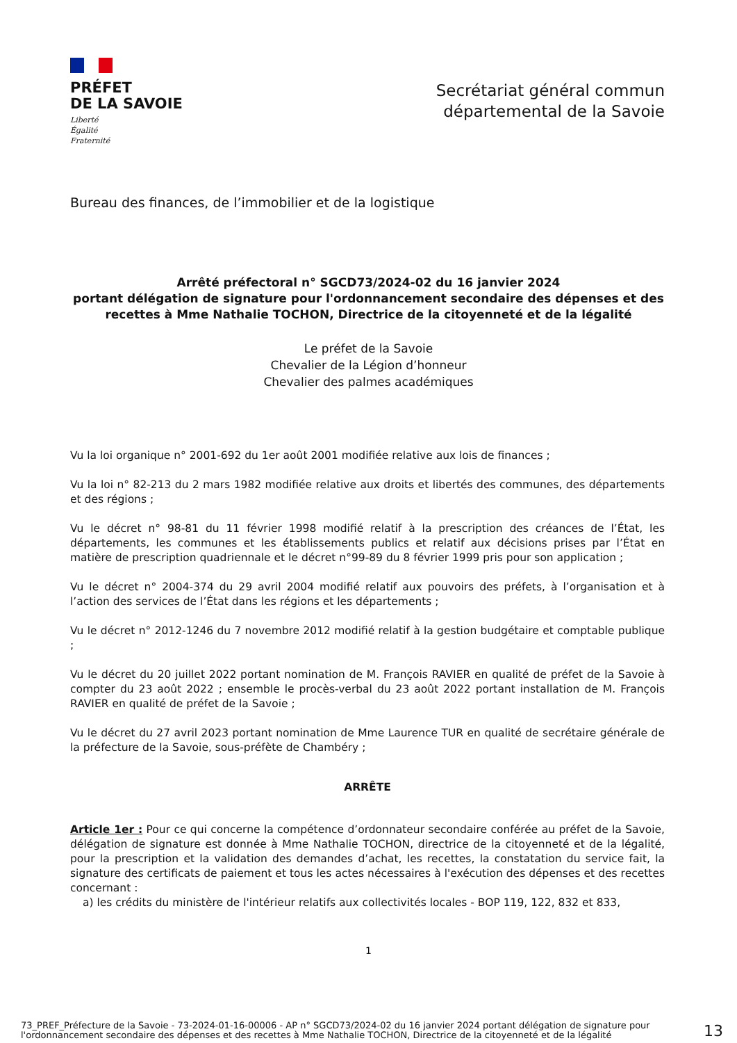PRÉFET
DE LA SAVOIE
Liberté
Égalité
Fraternité
Secrétariat général commun
départemental de la Savoie
Bureau des finances, de l’immobilier et de la logistique
Arrêté préfectoral n° SGCD73/2024-02 du 16 janvier 2024
portant délégation de signature pour l'ordonnancement secondaire des dépenses et des recettes à Mme Nathalie TOCHON, Directrice de la citoyenneté et de la légalité
Le préfet de la Savoie
Chevalier de la Légion d’honneur
Chevalier des palmes académiques
Vu la loi organique n° 2001-692 du 1er août 2001 modifiée relative aux lois de finances ;
Vu la loi n° 82-213 du 2 mars 1982 modifiée relative aux droits et libertés des communes, des départements et des régions ;
Vu le décret n° 98-81 du 11 février 1998 modifié relatif à la prescription des créances de l’État, les départements, les communes et les établissements publics et relatif aux décisions prises par l’État en matière de prescription quadriennale et le décret n°99-89 du 8 février 1999 pris pour son application ;
Vu le décret n° 2004-374 du 29 avril 2004 modifié relatif aux pouvoirs des préfets, à l’organisation et à l’action des services de l’État dans les régions et les départements ;
Vu le décret n° 2012-1246 du 7 novembre 2012 modifié relatif à la gestion budgétaire et comptable publique ;
Vu le décret du 20 juillet 2022 portant nomination de M. François RAVIER en qualité de préfet de la Savoie à compter du 23 août 2022 ; ensemble le procès-verbal du 23 août 2022 portant installation de M. François RAVIER en qualité de préfet de la Savoie ;
Vu le décret du 27 avril 2023 portant nomination de Mme Laurence TUR en qualité de secrétaire générale de la préfecture de la Savoie, sous-préfète de Chambéry ;
ARRÊTE
Article 1er : Pour ce qui concerne la compétence d’ordonnateur secondaire conférée au préfet de la Savoie, délégation de signature est donnée à Mme Nathalie TOCHON, directrice de la citoyenneté et de la légalité, pour la prescription et la validation des demandes d’achat, les recettes, la constatation du service fait, la signature des certificats de paiement et tous les actes nécessaires à l'exécution des dépenses et des recettes concernant :
a) les crédits du ministère de l'intérieur relatifs aux collectivités locales - BOP 119, 122, 832 et 833,
1
73_PREF_Préfecture de la Savoie - 73-2024-01-16-00006 - AP n° SGCD73/2024-02 du 16 janvier 2024 portant délégation de signature pour l'ordonnancement secondaire des dépenses et des recettes à Mme Nathalie TOCHON, Directrice de la citoyenneté et de la légalité
13